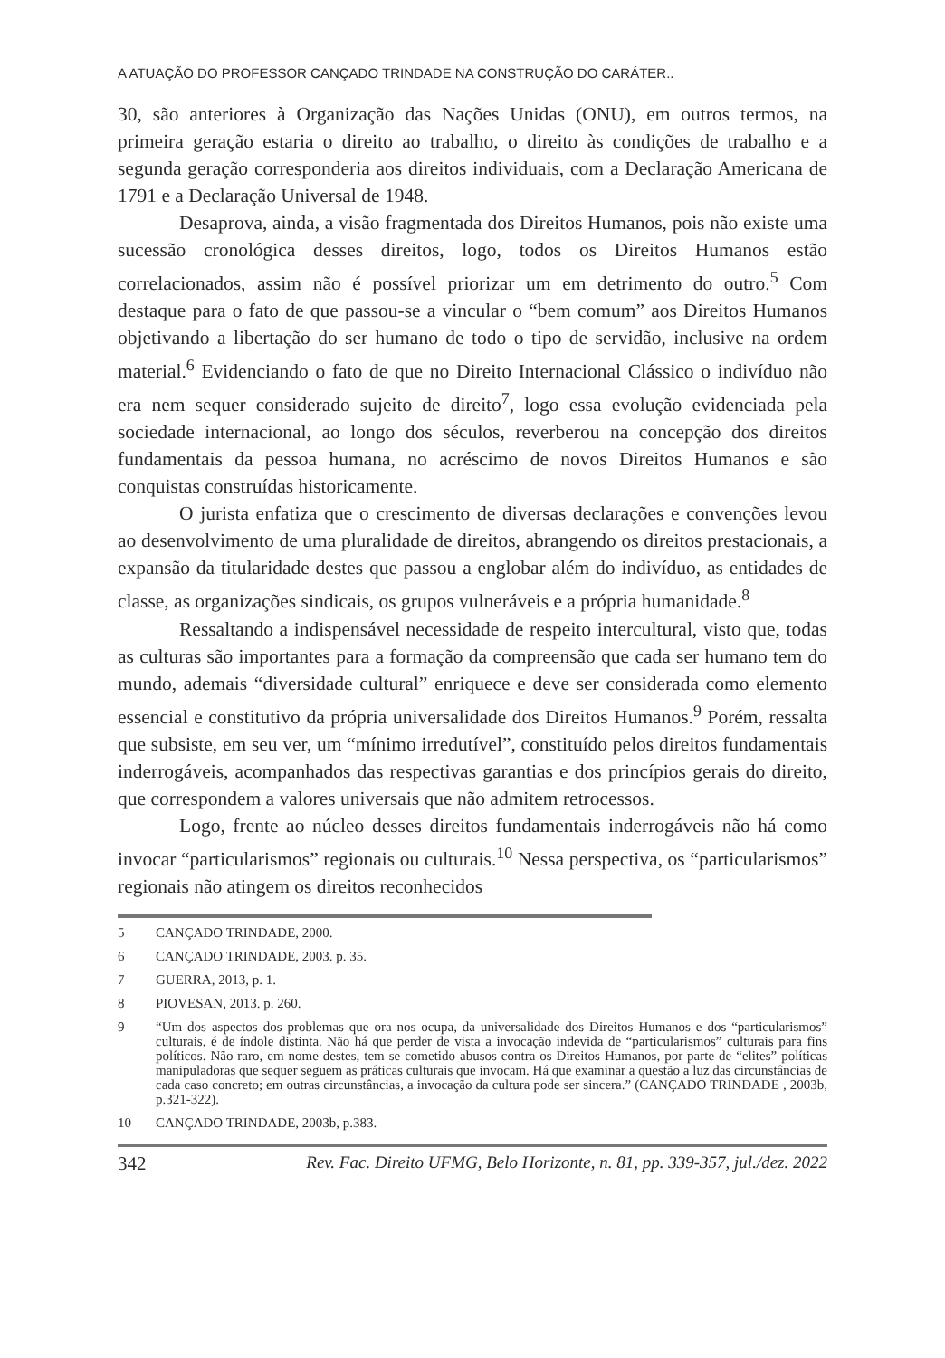A ATUAÇÃO DO PROFESSOR CANÇADO TRINDADE NA CONSTRUÇÃO DO CARÁTER..
30, são anteriores à Organização das Nações Unidas (ONU), em outros termos, na primeira geração estaria o direito ao trabalho, o direito às condições de trabalho e a segunda geração corresponderia aos direitos individuais, com a Declaração Americana de 1791 e a Declaração Universal de 1948.
Desaprova, ainda, a visão fragmentada dos Direitos Humanos, pois não existe uma sucessão cronológica desses direitos, logo, todos os Direitos Humanos estão correlacionados, assim não é possível priorizar um em detrimento do outro.<sup>5</sup> Com destaque para o fato de que passou-se a vincular o “bem comum” aos Direitos Humanos objetivando a libertação do ser humano de todo o tipo de servidão, inclusive na ordem material.<sup>6</sup> Evidenciando o fato de que no Direito Internacional Clássico o indivíduo não era nem sequer considerado sujeito de direito<sup>7</sup>, logo essa evolução evidenciada pela sociedade internacional, ao longo dos séculos, reverberou na concepção dos direitos fundamentais da pessoa humana, no acréscimo de novos Direitos Humanos e são conquistas construídas historicamente.
O jurista enfatiza que o crescimento de diversas declarações e convenções levou ao desenvolvimento de uma pluralidade de direitos, abrangendo os direitos prestacionais, a expansão da titularidade destes que passou a englobar além do indivíduo, as entidades de classe, as organizações sindicais, os grupos vulneráveis e a própria humanidade.<sup>8</sup>
Ressaltando a indispensável necessidade de respeito intercultural, visto que, todas as culturas são importantes para a formação da compreensão que cada ser humano tem do mundo, ademais “diversidade cultural” enriquece e deve ser considerada como elemento essencial e constitutivo da própria universalidade dos Direitos Humanos.<sup>9</sup> Porém, ressalta que subsiste, em seu ver, um “mínimo irredutível”, constituído pelos direitos fundamentais inderrogáveis, acompanhados das respectivas garantias e dos princípios gerais do direito, que correspondem a valores universais que não admitem retrocessos.
Logo, frente ao núcleo desses direitos fundamentais inderrogáveis não há como invocar “particularismos” regionais ou culturais.<sup>10</sup> Nessa perspectiva, os “particularismos” regionais não atingem os direitos reconhecidos
5 CANÇADO TRINDADE, 2000.
6 CANÇADO TRINDADE, 2003. p. 35.
7 GUERRA, 2013, p. 1.
8 PIOVESAN, 2013. p. 260.
9 “Um dos aspectos dos problemas que ora nos ocupa, da universalidade dos Direitos Humanos e dos “particularismos” culturais, é de índole distinta. Não há que perder de vista a invocação indevida de “particularismos” culturais para fins políticos. Não raro, em nome destes, tem se cometido abusos contra os Direitos Humanos, por parte de “elites” políticas manipuladoras que sequer seguem as práticas culturais que invocam. Há que examinar a questão a luz das circunstâncias de cada caso concreto; em outras circunstâncias, a invocação da cultura pode ser sincera.” (CANÇADO TRINDADE , 2003b, p.321-322).
10 CANÇADO TRINDADE, 2003b, p.383.
342 Rev. Fac. Direito UFMG, Belo Horizonte, n. 81, pp. 339-357, jul./dez. 2022